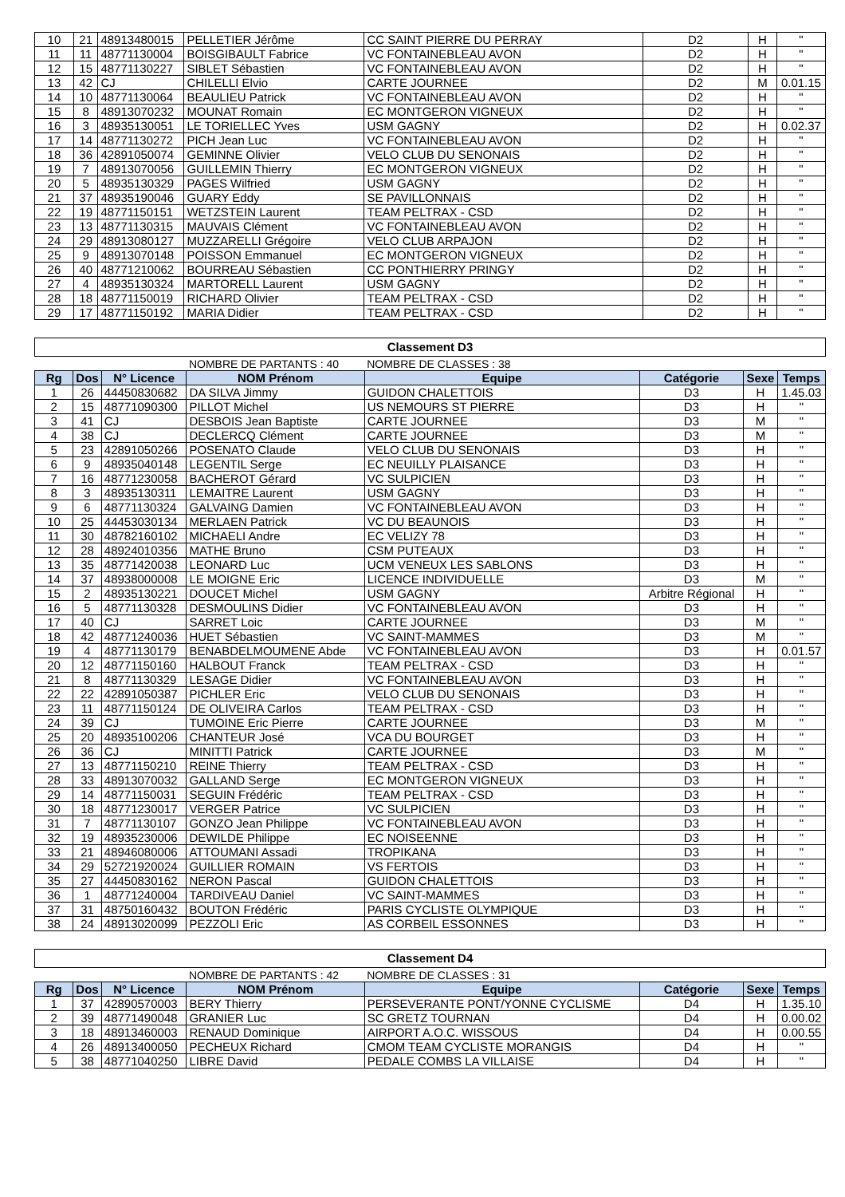| 10 | 21 | 48913480015 | PELLETIER Jérôme | CC SAINT PIERRE DU PERRAY | D2 | H | " |
| 11 | 11 | 48771130004 | BOISGIBAULT Fabrice | VC FONTAINEBLEAU AVON | D2 | H | " |
| 12 | 15 | 48771130227 | SIBLET Sébastien | VC FONTAINEBLEAU AVON | D2 | H | " |
| 13 | 42 | CJ | CHILELLI Elvio | CARTE JOURNEE | D2 | M | 0.01.15 |
| 14 | 10 | 48771130064 | BEAULIEU Patrick | VC FONTAINEBLEAU AVON | D2 | H | " |
| 15 | 8 | 48913070232 | MOUNAT Romain | EC MONTGERON VIGNEUX | D2 | H | " |
| 16 | 3 | 48935130051 | LE TORIELLEC Yves | USM GAGNY | D2 | H | 0.02.37 |
| 17 | 14 | 48771130272 | PICH Jean Luc | VC FONTAINEBLEAU AVON | D2 | H | " |
| 18 | 36 | 42891050074 | GEMINNE Olivier | VELO CLUB DU SENONAIS | D2 | H | " |
| 19 | 7 | 48913070056 | GUILLEMIN Thierry | EC MONTGERON VIGNEUX | D2 | H | " |
| 20 | 5 | 48935130329 | PAGES Wilfried | USM GAGNY | D2 | H | " |
| 21 | 37 | 48935190046 | GUARY Eddy | SE PAVILLONNAIS | D2 | H | " |
| 22 | 19 | 48771150151 | WETZSTEIN Laurent | TEAM PELTRAX - CSD | D2 | H | " |
| 23 | 13 | 48771130315 | MAUVAIS Clément | VC FONTAINEBLEAU AVON | D2 | H | " |
| 24 | 29 | 48913080127 | MUZZARELLI Grégoire | VELO CLUB ARPAJON | D2 | H | " |
| 25 | 9 | 48913070148 | POISSON Emmanuel | EC MONTGERON VIGNEUX | D2 | H | " |
| 26 | 40 | 48771210062 | BOURREAU Sébastien | CC PONTHIERRY PRINGY | D2 | H | " |
| 27 | 4 | 48935130324 | MARTORELL Laurent | USM GAGNY | D2 | H | " |
| 28 | 18 | 48771150019 | RICHARD Olivier | TEAM PELTRAX - CSD | D2 | H | " |
| 29 | 17 | 48771150192 | MARIA Didier | TEAM PELTRAX - CSD | D2 | H | " |
Classement D3
| | | | NOMBRE DE PARTANTS : 40 | NOMBRE DE CLASSES : 38 | | | |
| Rg | Dos | N° Licence | NOM Prénom | Equipe | Catégorie | Sexe | Temps |
| 1 | 26 | 44450830682 | DA SILVA Jimmy | GUIDON CHALETTOIS | D3 | H | 1.45.03 |
| 2 | 15 | 48771090300 | PILLOT Michel | US NEMOURS ST PIERRE | D3 | H | " |
| 3 | 41 | CJ | DESBOIS Jean Baptiste | CARTE JOURNEE | D3 | M | " |
| 4 | 38 | CJ | DECLERCQ Clément | CARTE JOURNEE | D3 | M | " |
| 5 | 23 | 42891050266 | POSENATO Claude | VELO CLUB DU SENONAIS | D3 | H | " |
| 6 | 9 | 48935040148 | LEGENTIL Serge | EC NEUILLY PLAISANCE | D3 | H | " |
| 7 | 16 | 48771230058 | BACHEROT Gérard | VC SULPICIEN | D3 | H | " |
| 8 | 3 | 48935130311 | LEMAITRE Laurent | USM GAGNY | D3 | H | " |
| 9 | 6 | 48771130324 | GALVAING Damien | VC FONTAINEBLEAU AVON | D3 | H | " |
| 10 | 25 | 44453030134 | MERLAEN Patrick | VC DU BEAUNOIS | D3 | H | " |
| 11 | 30 | 48782160102 | MICHAELI Andre | EC VELIZY 78 | D3 | H | " |
| 12 | 28 | 48924010356 | MATHE Bruno | CSM PUTEAUX | D3 | H | " |
| 13 | 35 | 48771420038 | LEONARD Luc | UCM VENEUX LES SABLONS | D3 | H | " |
| 14 | 37 | 48938000008 | LE MOIGNE Eric | LICENCE INDIVIDUELLE | D3 | M | " |
| 15 | 2 | 48935130221 | DOUCET Michel | USM GAGNY | Arbitre Régional | H | " |
| 16 | 5 | 48771130328 | DESMOULINS Didier | VC FONTAINEBLEAU AVON | D3 | H | " |
| 17 | 40 | CJ | SARRET Loic | CARTE JOURNEE | D3 | M | " |
| 18 | 42 | 48771240036 | HUET Sébastien | VC SAINT-MAMMES | D3 | M | " |
| 19 | 4 | 48771130179 | BENABDELMOUMENE Abde | VC FONTAINEBLEAU AVON | D3 | H | 0.01.57 |
| 20 | 12 | 48771150160 | HALBOUT Franck | TEAM PELTRAX - CSD | D3 | H | " |
| 21 | 8 | 48771130329 | LESAGE Didier | VC FONTAINEBLEAU AVON | D3 | H | " |
| 22 | 22 | 42891050387 | PICHLER Eric | VELO CLUB DU SENONAIS | D3 | H | " |
| 23 | 11 | 48771150124 | DE OLIVEIRA Carlos | TEAM PELTRAX - CSD | D3 | H | " |
| 24 | 39 | CJ | TUMOINE Eric Pierre | CARTE JOURNEE | D3 | M | " |
| 25 | 20 | 48935100206 | CHANTEUR José | VCA DU BOURGET | D3 | H | " |
| 26 | 36 | CJ | MINITTI Patrick | CARTE JOURNEE | D3 | M | " |
| 27 | 13 | 48771150210 | REINE Thierry | TEAM PELTRAX - CSD | D3 | H | " |
| 28 | 33 | 48913070032 | GALLAND Serge | EC MONTGERON VIGNEUX | D3 | H | " |
| 29 | 14 | 48771150031 | SEGUIN Frédéric | TEAM PELTRAX - CSD | D3 | H | " |
| 30 | 18 | 48771230017 | VERGER Patrice | VC SULPICIEN | D3 | H | " |
| 31 | 7 | 48771130107 | GONZO Jean Philippe | VC FONTAINEBLEAU AVON | D3 | H | " |
| 32 | 19 | 48935230006 | DEWILDE Philippe | EC NOISEENNE | D3 | H | " |
| 33 | 21 | 48946080006 | ATTOUMANI Assadi | TROPIKANA | D3 | H | " |
| 34 | 29 | 52721920024 | GUILLIER ROMAIN | VS FERTOIS | D3 | H | " |
| 35 | 27 | 44450830162 | NERON Pascal | GUIDON CHALETTOIS | D3 | H | " |
| 36 | 1 | 48771240004 | TARDIVEAU Daniel | VC SAINT-MAMMES | D3 | H | " |
| 37 | 31 | 48750160432 | BOUTON Frédéric | PARIS CYCLISTE OLYMPIQUE | D3 | H | " |
| 38 | 24 | 48913020099 | PEZZOLI Eric | AS CORBEIL ESSONNES | D3 | H | " |
Classement D4
| | | | NOMBRE DE PARTANTS : 42 | NOMBRE DE CLASSES : 31 | | | |
| Rg | Dos | N° Licence | NOM Prénom | Equipe | Catégorie | Sexe | Temps |
| 1 | 37 | 42890570003 | BERY Thierry | PERSEVERANTE PONT/YONNE CYCLISME | D4 | H | 1.35.10 |
| 2 | 39 | 48771490048 | GRANIER Luc | SC GRETZ TOURNAN | D4 | H | 0.00.02 |
| 3 | 18 | 48913460003 | RENAUD Dominique | AIRPORT A.O.C. WISSOUS | D4 | H | 0.00.55 |
| 4 | 26 | 48913400050 | PECHEUX Richard | CMOM TEAM CYCLISTE MORANGIS | D4 | H | " |
| 5 | 38 | 48771040250 | LIBRE David | PEDALE COMBS LA VILLAISE | D4 | H | " |